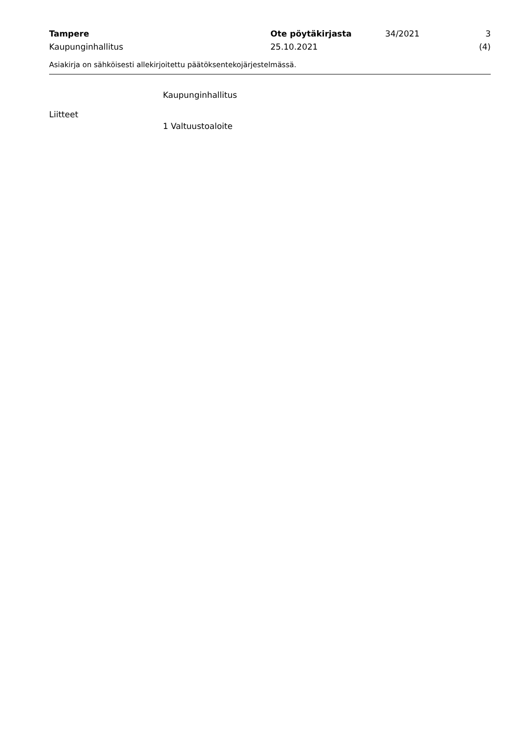Tampere
Kaupunginhallitus
Ote pöytäkirjasta
25.10.2021
34/2021 3 (4)
Asiakirja on sähköisesti allekirjoitettu päätöksentekojärjestelmässä.
Kaupunginhallitus
Liitteet
1 Valtuustoaloite